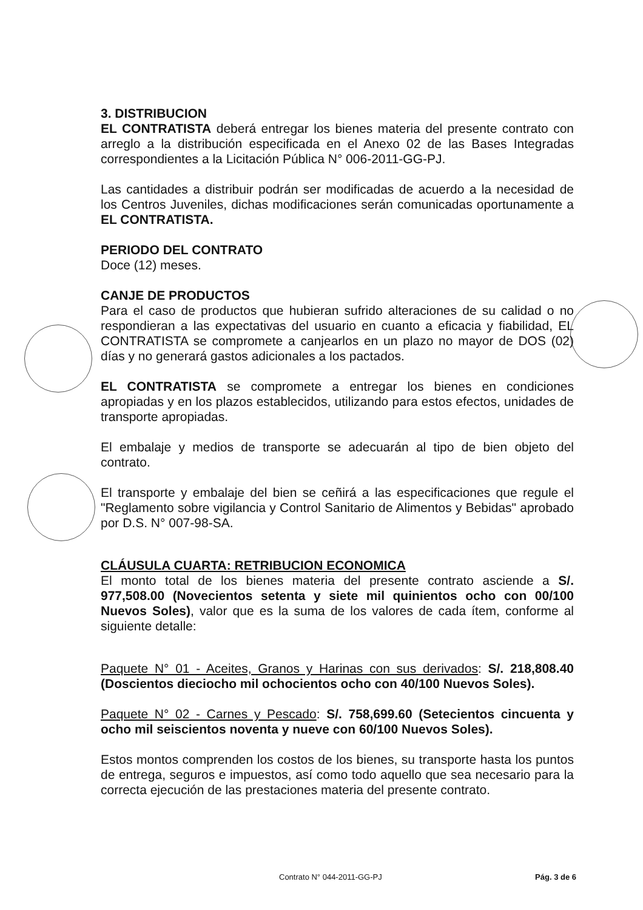3. DISTRIBUCION
EL CONTRATISTA deberá entregar los bienes materia del presente contrato con arreglo a la distribución especificada en el Anexo 02 de las Bases Integradas correspondientes a la Licitación Pública N° 006-2011-GG-PJ.
Las cantidades a distribuir podrán ser modificadas de acuerdo a la necesidad de los Centros Juveniles, dichas modificaciones serán comunicadas oportunamente a EL CONTRATISTA.
PERIODO DEL CONTRATO
Doce (12) meses.
CANJE DE PRODUCTOS
Para el caso de productos que hubieran sufrido alteraciones de su calidad o no respondieran a las expectativas del usuario en cuanto a eficacia y fiabilidad, EL CONTRATISTA se compromete a canjearlos en un plazo no mayor de DOS (02) días y no generará gastos adicionales a los pactados.
EL CONTRATISTA se compromete a entregar los bienes en condiciones apropiadas y en los plazos establecidos, utilizando para estos efectos, unidades de transporte apropiadas.
El embalaje y medios de transporte se adecuarán al tipo de bien objeto del contrato.
El transporte y embalaje del bien se ceñirá a las especificaciones que regule el "Reglamento sobre vigilancia y Control Sanitario de Alimentos y Bebidas" aprobado por D.S. N° 007-98-SA.
CLÁUSULA CUARTA: RETRIBUCION ECONOMICA
El monto total de los bienes materia del presente contrato asciende a S/. 977,508.00 (Novecientos setenta y siete mil quinientos ocho con 00/100 Nuevos Soles), valor que es la suma de los valores de cada ítem, conforme al siguiente detalle:
Paquete N° 01 - Aceites, Granos y Harinas con sus derivados: S/. 218,808.40 (Doscientos dieciocho mil ochocientos ocho con 40/100 Nuevos Soles).
Paquete N° 02 - Carnes y Pescado: S/. 758,699.60 (Setecientos cincuenta y ocho mil seiscientos noventa y nueve con 60/100 Nuevos Soles).
Estos montos comprenden los costos de los bienes, su transporte hasta los puntos de entrega, seguros e impuestos, así como todo aquello que sea necesario para la correcta ejecución de las prestaciones materia del presente contrato.
Contrato N° 044-2011-GG-PJ Pág. 3 de 6